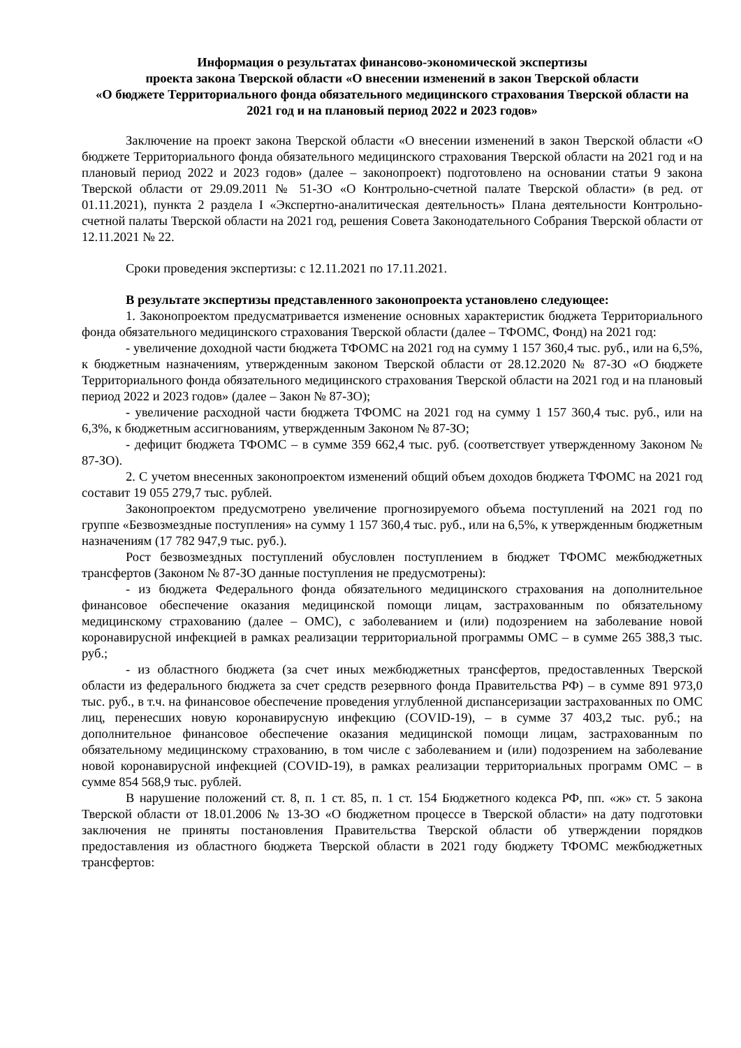Информация о результатах финансово-экономической экспертизы
проекта закона Тверской области «О внесении изменений в закон Тверской области
«О бюджете Территориального фонда обязательного медицинского страхования Тверской области на 2021 год и на плановый период 2022 и 2023 годов»
Заключение на проект закона Тверской области «О внесении изменений в закон Тверской области «О бюджете Территориального фонда обязательного медицинского страхования Тверской области на 2021 год и на плановый период 2022 и 2023 годов» (далее – законопроект) подготовлено на основании статьи 9 закона Тверской области от 29.09.2011 № 51-ЗО «О Контрольно-счетной палате Тверской области» (в ред. от 01.11.2021), пункта 2 раздела I «Экспертно-аналитическая деятельность» Плана деятельности Контрольно-счетной палаты Тверской области на 2021 год, решения Совета Законодательного Собрания Тверской области от 12.11.2021 № 22.
Сроки проведения экспертизы: с 12.11.2021 по 17.11.2021.
В результате экспертизы представленного законопроекта установлено следующее:
1. Законопроектом предусматривается изменение основных характеристик бюджета Территориального фонда обязательного медицинского страхования Тверской области (далее – ТФОМС, Фонд) на 2021 год:
- увеличение доходной части бюджета ТФОМС на 2021 год на сумму 1 157 360,4 тыс. руб., или на 6,5%, к бюджетным назначениям, утвержденным законом Тверской области от 28.12.2020 № 87-ЗО «О бюджете Территориального фонда обязательного медицинского страхования Тверской области на 2021 год и на плановый период 2022 и 2023 годов» (далее – Закон № 87-ЗО);
- увеличение расходной части бюджета ТФОМС на 2021 год на сумму 1 157 360,4 тыс. руб., или на 6,3%, к бюджетным ассигнованиям, утвержденным Законом № 87-ЗО;
- дефицит бюджета ТФОМС – в сумме 359 662,4 тыс. руб. (соответствует утвержденному Законом № 87-ЗО).
2. С учетом внесенных законопроектом изменений общий объем доходов бюджета ТФОМС на 2021 год составит 19 055 279,7 тыс. рублей.
Законопроектом предусмотрено увеличение прогнозируемого объема поступлений на 2021 год по группе «Безвозмездные поступления» на сумму 1 157 360,4 тыс. руб., или на 6,5%, к утвержденным бюджетным назначениям (17 782 947,9 тыс. руб.).
Рост безвозмездных поступлений обусловлен поступлением в бюджет ТФОМС межбюджетных трансфертов (Законом № 87-ЗО данные поступления не предусмотрены):
- из бюджета Федерального фонда обязательного медицинского страхования на дополнительное финансовое обеспечение оказания медицинской помощи лицам, застрахованным по обязательному медицинскому страхованию (далее – ОМС), с заболеванием и (или) подозрением на заболевание новой коронавирусной инфекцией в рамках реализации территориальной программы ОМС – в сумме 265 388,3 тыс. руб.;
- из областного бюджета (за счет иных межбюджетных трансфертов, предоставленных Тверской области из федерального бюджета за счет средств резервного фонда Правительства РФ) – в сумме 891 973,0 тыс. руб., в т.ч. на финансовое обеспечение проведения углубленной диспансеризации застрахованных по ОМС лиц, перенесших новую коронавирусную инфекцию (COVID-19), – в сумме 37 403,2 тыс. руб.; на дополнительное финансовое обеспечение оказания медицинской помощи лицам, застрахованным по обязательному медицинскому страхованию, в том числе с заболеванием и (или) подозрением на заболевание новой коронавирусной инфекцией (COVID-19), в рамках реализации территориальных программ ОМС – в сумме 854 568,9 тыс. рублей.
В нарушение положений ст. 8, п. 1 ст. 85, п. 1 ст. 154 Бюджетного кодекса РФ, пп. «ж» ст. 5 закона Тверской области от 18.01.2006 № 13-ЗО «О бюджетном процессе в Тверской области» на дату подготовки заключения не приняты постановления Правительства Тверской области об утверждении порядков предоставления из областного бюджета Тверской области в 2021 году бюджету ТФОМС межбюджетных трансфертов: